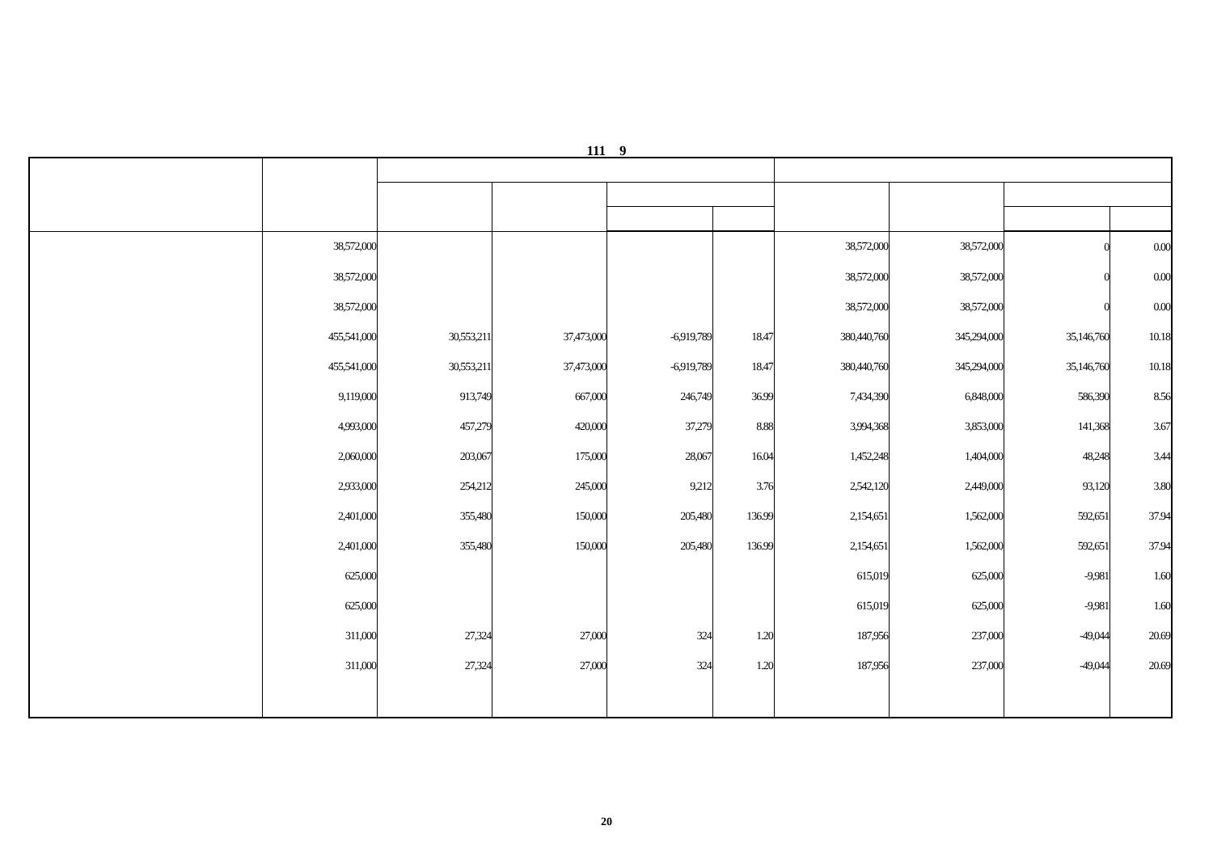111　9
| | 38,572,000 | | | | | 38,572,000 | 38,572,000 | 0 | 0.00 |
| | 38,572,000 | | | | | 38,572,000 | 38,572,000 | 0 | 0.00 |
| | 38,572,000 | | | | | 38,572,000 | 38,572,000 | 0 | 0.00 |
| | 455,541,000 | 30,553,211 | 37,473,000 | -6,919,789 | 18.47 | 380,440,760 | 345,294,000 | 35,146,760 | 10.18 |
| | 455,541,000 | 30,553,211 | 37,473,000 | -6,919,789 | 18.47 | 380,440,760 | 345,294,000 | 35,146,760 | 10.18 |
| | 9,119,000 | 913,749 | 667,000 | 246,749 | 36.99 | 7,434,390 | 6,848,000 | 586,390 | 8.56 |
| | 4,993,000 | 457,279 | 420,000 | 37,279 | 8.88 | 3,994,368 | 3,853,000 | 141,368 | 3.67 |
| | 2,060,000 | 203,067 | 175,000 | 28,067 | 16.04 | 1,452,248 | 1,404,000 | 48,248 | 3.44 |
| | 2,933,000 | 254,212 | 245,000 | 9,212 | 3.76 | 2,542,120 | 2,449,000 | 93,120 | 3.80 |
| | 2,401,000 | 355,480 | 150,000 | 205,480 | 136.99 | 2,154,651 | 1,562,000 | 592,651 | 37.94 |
| | 2,401,000 | 355,480 | 150,000 | 205,480 | 136.99 | 2,154,651 | 1,562,000 | 592,651 | 37.94 |
| | 625,000 | | | | | 615,019 | 625,000 | -9,981 | 1.60 |
| | 625,000 | | | | | 615,019 | 625,000 | -9,981 | 1.60 |
| | 311,000 | 27,324 | 27,000 | 324 | 1.20 | 187,956 | 237,000 | -49,044 | 20.69 |
| | 311,000 | 27,324 | 27,000 | 324 | 1.20 | 187,956 | 237,000 | -49,044 | 20.69 |
20